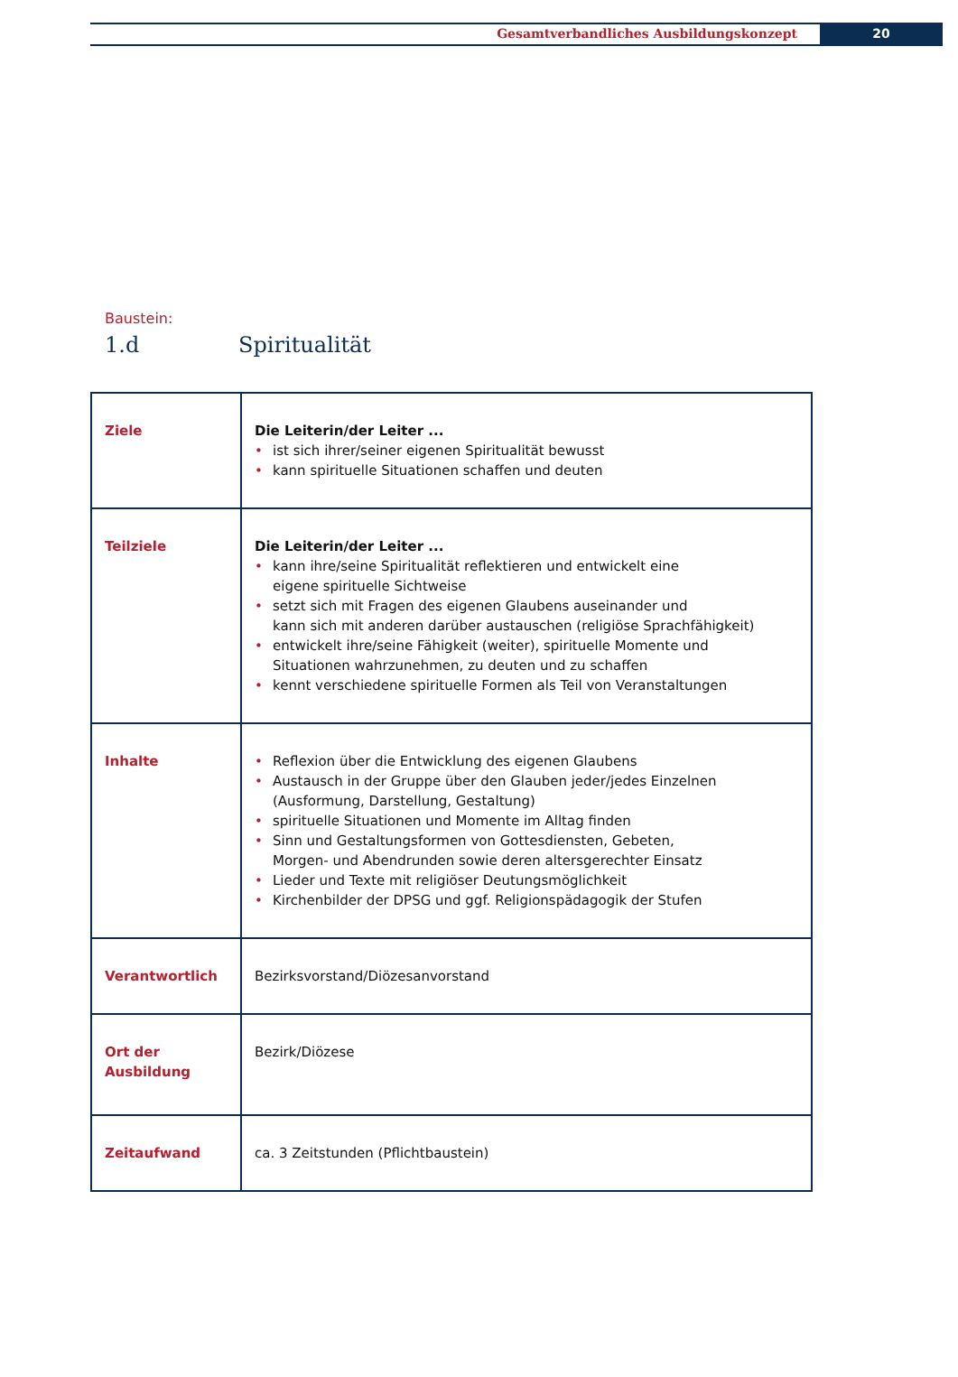Gesamtverbandliches Ausbildungskonzept
20
Baustein:
1.d Spiritualität
| Ziele | Die Leiterin/der Leiter ... ist sich ihrer/seiner eigenen Spiritualität bewusst kann spirituelle Situationen schaffen und deuten |
| Teilziele | Die Leiterin/der Leiter ... kann ihre/seine Spiritualität reflektieren und entwickelt eine eigene spirituelle Sichtweise setzt sich mit Fragen des eigenen Glaubens auseinander und kann sich mit anderen darüber austauschen (religiöse Sprachfähigkeit) entwickelt ihre/seine Fähigkeit (weiter), spirituelle Momente und Situationen wahrzunehmen, zu deuten und zu schaffen kennt verschiedene spirituelle Formen als Teil von Veranstaltungen |
| Inhalte | Reflexion über die Entwicklung des eigenen Glaubens Austausch in der Gruppe über den Glauben jeder/jedes Einzelnen (Ausformung, Darstellung, Gestaltung) spirituelle Situationen und Momente im Alltag finden Sinn und Gestaltungsformen von Gottesdiensten, Gebeten, Morgen- und Abendrunden sowie deren altersgerechter Einsatz Lieder und Texte mit religiöser Deutungsmöglichkeit Kirchenbilder der DPSG und ggf. Religionspädagogik der Stufen |
| Verantwortlich | Bezirksvorstand/Diözesanvorstand |
| Ort der Ausbildung | Bezirk/Diözese |
| Zeitaufwand | ca. 3 Zeitstunden (Pflichtbaustein) |